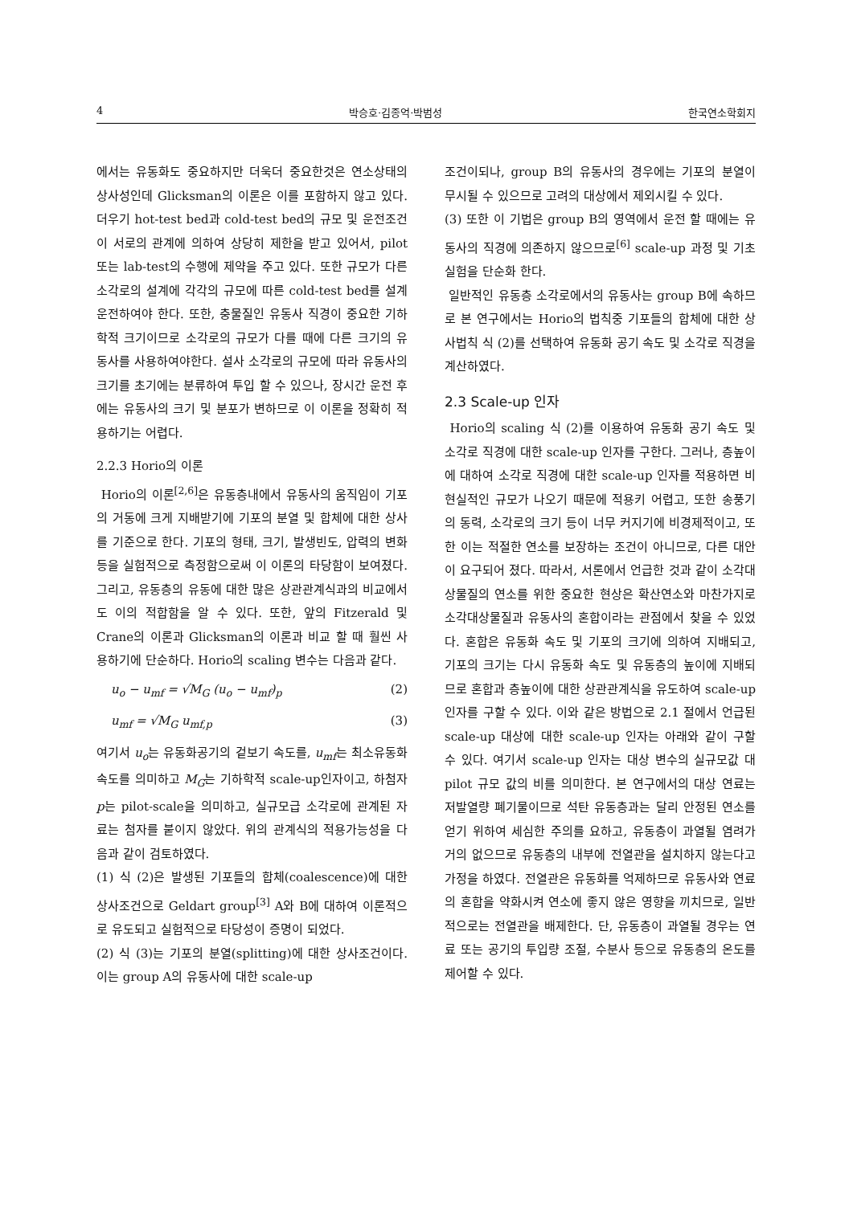4 박승호·김종억·박범성 한국연소학회지
에서는 유동화도 중요하지만 더욱더 중요한것은 연소상태의 상사성인데 Glicksman의 이론은 이를 포함하지 않고 있다. 더우기 hot-test bed과 cold-test bed의 규모 및 운전조건이 서로의 관계에 의하여 상당히 제한을 받고 있어서, pilot 또는 lab-test의 수행에 제약을 주고 있다. 또한 규모가 다른 소각로의 설계에 각각의 규모에 따른 cold-test bed를 설계 운전하여야 한다. 또한, 충물질인 유동사 직경이 중요한 기하학적 크기이므로 소각로의 규모가 다를 때에 다른 크기의 유동사를 사용하여야한다. 설사 소각로의 규모에 따라 유동사의 크기를 초기에는 분류하여 투입 할 수 있으나, 장시간 운전 후에는 유동사의 크기 및 분포가 변하므로 이 이론을 정확히 적용하기는 어렵다.
2.2.3 Horio의 이론
Horio의 이론<sup>[2,6]</sup>은 유동층내에서 유동사의 움직임이 기포의 거동에 크게 지배받기에 기포의 분열 및 합체에 대한 상사를 기준으로 한다. 기포의 형태, 크기, 발생빈도, 압력의 변화 등을 실험적으로 측정함으로써 이 이론의 타당함이 보여졌다. 그리고, 유동층의 유동에 대한 많은 상관관계식과의 비교에서도 이의 적합함을 알 수 있다. 또한, 앞의 Fitzerald 및 Crane의 이론과 Glicksman의 이론과 비교 할 때 훨씬 사용하기에 단순하다. Horio의 scaling 변수는 다음과 같다.
u<sub>o</sub> − u<sub>mf</sub> = √M<sub>G</sub> (u<sub>o</sub> − u<sub>mf</sub>)<sub>p</sub> (2)
u<sub>mf</sub> = √M<sub>G</sub> u<sub>mf,p</sub> (3)
여기서 u<sub>o</sub>는 유동화공기의 겉보기 속도를, u<sub>mf</sub>는 최소유동화 속도를 의미하고 M<sub>G</sub>는 기하학적 scale-up인자이고, 하첨자 p는 pilot-scale을 의미하고, 실규모급 소각로에 관계된 자료는 첨자를 붙이지 않았다. 위의 관계식의 적용가능성을 다음과 같이 검토하였다.
(1) 식 (2)은 발생된 기포들의 합체(coalescence)에 대한 상사조건으로 Geldart group<sup>[3]</sup> A와 B에 대하여 이론적으로 유도되고 실험적으로 타당성이 증명이 되었다.
(2) 식 (3)는 기포의 분열(splitting)에 대한 상사조건이다. 이는 group A의 유동사에 대한 scale-up
조건이되나, group B의 유동사의 경우에는 기포의 분열이 무시될 수 있으므로 고려의 대상에서 제외시킬 수 있다.
(3) 또한 이 기법은 group B의 영역에서 운전 할 때에는 유동사의 직경에 의존하지 않으므로<sup>[6]</sup> scale-up 과정 및 기초 실험을 단순화 한다.
일반적인 유동층 소각로에서의 유동사는 group B에 속하므로 본 연구에서는 Horio의 법칙중 기포들의 합체에 대한 상사법칙 식 (2)를 선택하여 유동화 공기 속도 및 소각로 직경을 계산하였다.
2.3 Scale-up 인자
Horio의 scaling 식 (2)를 이용하여 유동화 공기 속도 및 소각로 직경에 대한 scale-up 인자를 구한다. 그러나, 층높이에 대하여 소각로 직경에 대한 scale-up 인자를 적용하면 비현실적인 규모가 나오기 때문에 적용키 어렵고, 또한 송풍기의 동력, 소각로의 크기 등이 너무 커지기에 비경제적이고, 또한 이는 적절한 연소를 보장하는 조건이 아니므로, 다른 대안이 요구되어 졌다. 따라서, 서론에서 언급한 것과 같이 소각대상물질의 연소를 위한 중요한 현상은 확산연소와 마찬가지로 소각대상물질과 유동사의 혼합이라는 관점에서 찾을 수 있었다. 혼합은 유동화 속도 및 기포의 크기에 의하여 지배되고, 기포의 크기는 다시 유동화 속도 및 유동층의 높이에 지배되므로 혼합과 층높이에 대한 상관관계식을 유도하여 scale-up 인자를 구할 수 있다. 이와 같은 방법으로 2.1 절에서 언급된 scale-up 대상에 대한 scale-up 인자는 아래와 같이 구할 수 있다. 여기서 scale-up 인자는 대상 변수의 실규모값 대 pilot 규모 값의 비를 의미한다. 본 연구에서의 대상 연료는 저발열량 폐기물이므로 석탄 유동층과는 달리 안정된 연소를 얻기 위하여 세심한 주의를 요하고, 유동층이 과열될 염려가 거의 없으므로 유동층의 내부에 전열관을 설치하지 않는다고 가정을 하였다. 전열관은 유동화를 억제하므로 유동사와 연료의 혼합을 약화시켜 연소에 좋지 않은 영향을 끼치므로, 일반적으로는 전열관을 배제한다. 단, 유동층이 과열될 경우는 연료 또는 공기의 투입량 조절, 수분사 등으로 유동층의 온도를 제어할 수 있다.